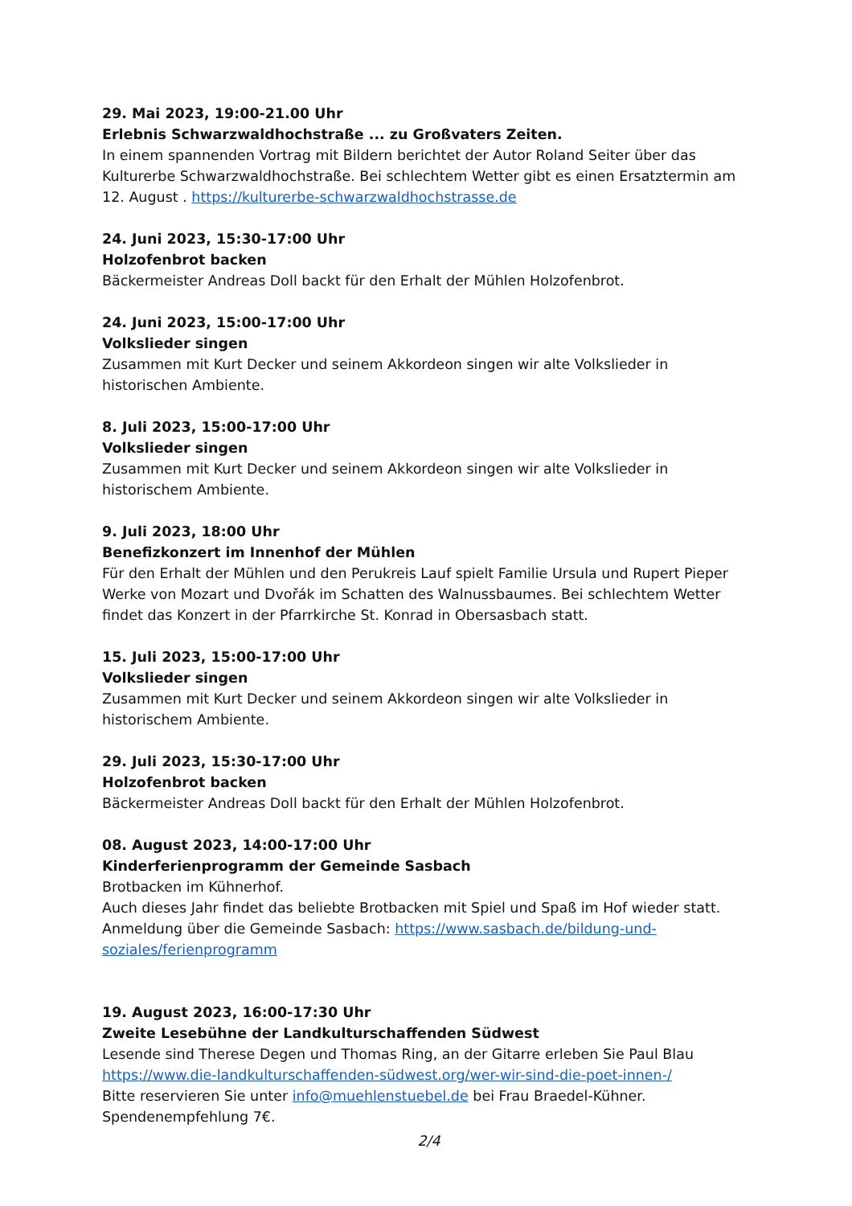29. Mai 2023, 19:00-21.00 Uhr
Erlebnis Schwarzwaldhochstraße ... zu Großvaters Zeiten.
In einem spannenden Vortrag mit Bildern berichtet der Autor Roland Seiter über das Kulturerbe Schwarzwaldhochstraße. Bei schlechtem Wetter gibt es einen Ersatztermin am 12. August . https://kulturerbe-schwarzwaldhochstrasse.de
24. Juni 2023, 15:30-17:00 Uhr
Holzofenbrot backen
Bäckermeister Andreas Doll backt für den Erhalt der Mühlen Holzofenbrot.
24. Juni 2023, 15:00-17:00 Uhr
Volkslieder singen
Zusammen mit Kurt Decker und seinem Akkordeon singen wir alte Volkslieder in historischen Ambiente.
8. Juli 2023, 15:00-17:00 Uhr
Volkslieder singen
Zusammen mit Kurt Decker und seinem Akkordeon singen wir alte Volkslieder in
historischem Ambiente.
9. Juli 2023, 18:00 Uhr
Benefizkonzert im Innenhof der Mühlen
Für den Erhalt der Mühlen und den Perukreis Lauf spielt Familie Ursula und Rupert Pieper Werke von Mozart und Dvořák im Schatten des Walnussbaumes. Bei schlechtem Wetter findet das Konzert in der Pfarrkirche St. Konrad in Obersasbach statt.
15. Juli 2023, 15:00-17:00 Uhr
Volkslieder singen
Zusammen mit Kurt Decker und seinem Akkordeon singen wir alte Volkslieder in
historischem Ambiente.
29. Juli 2023, 15:30-17:00 Uhr
Holzofenbrot backen
Bäckermeister Andreas Doll backt für den Erhalt der Mühlen Holzofenbrot.
08. August 2023, 14:00-17:00 Uhr
Kinderferienprogramm der Gemeinde Sasbach
Brotbacken im Kühnerhof.
Auch dieses Jahr findet das beliebte Brotbacken mit Spiel und Spaß im Hof wieder statt.
Anmeldung über die Gemeinde Sasbach: https://www.sasbach.de/bildung-und-soziales/ferienprogramm
19. August 2023, 16:00-17:30 Uhr
Zweite Lesebühne der Landkulturschaffenden Südwest
Lesende sind Therese Degen und Thomas Ring, an der Gitarre erleben Sie Paul Blau
https://www.die-landkulturschaffenden-südwest.org/wer-wir-sind-die-poet-innen-/
Bitte reservieren Sie unter info@muehlenstuebel.de bei Frau Braedel-Kühner.
Spendenempfehlung 7€.
2/4